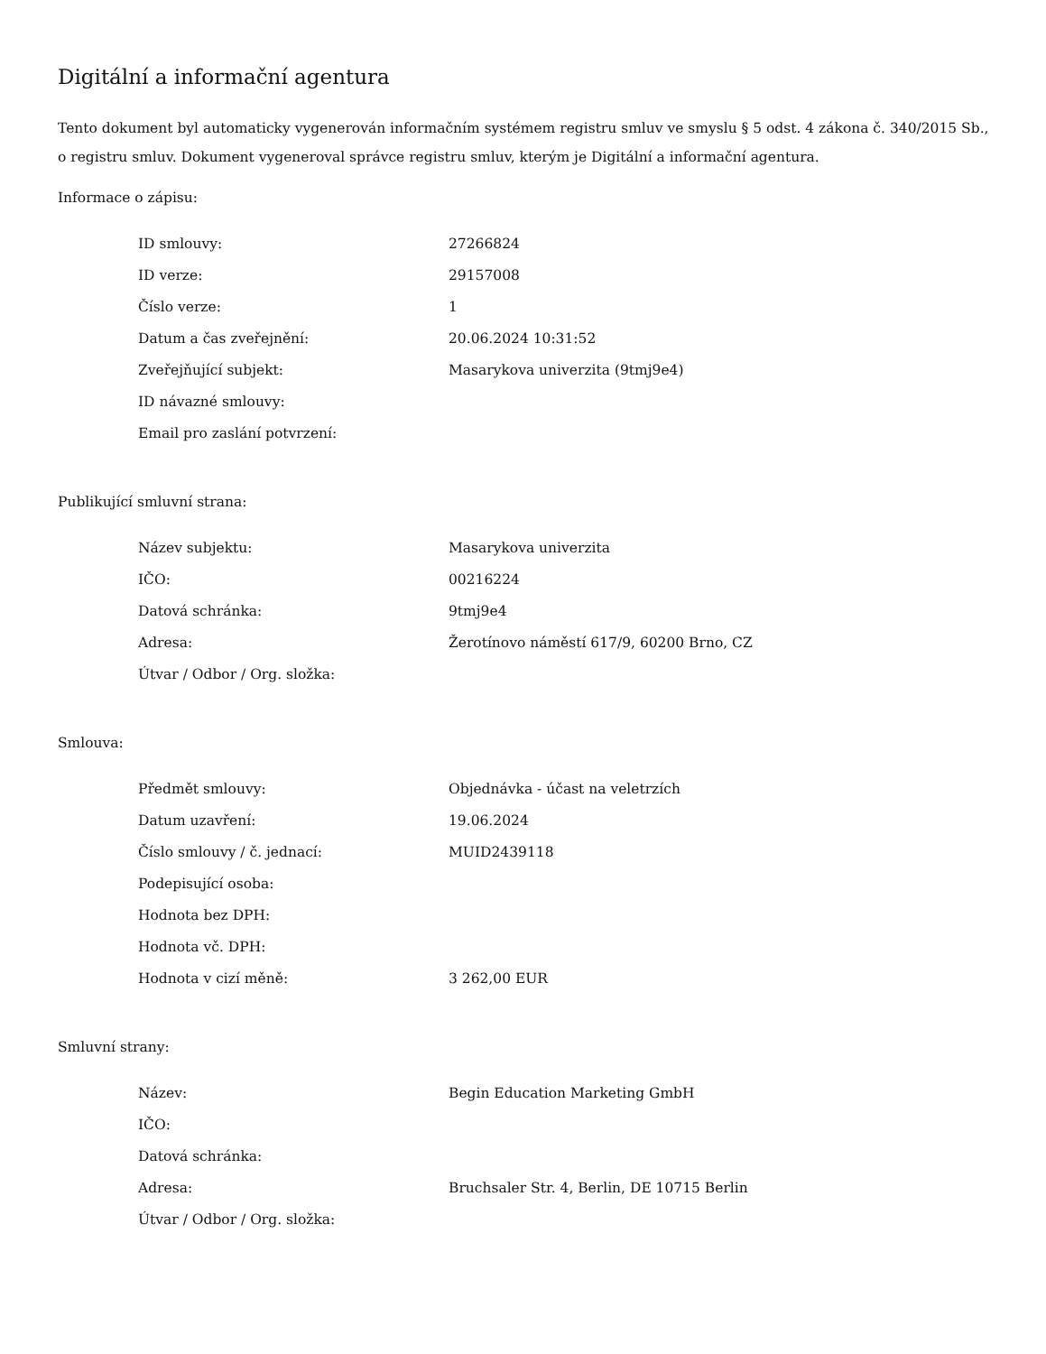Digitální a informační agentura
Tento dokument byl automaticky vygenerován informačním systémem registru smluv ve smyslu § 5 odst. 4 zákona č. 340/2015 Sb., o registru smluv. Dokument vygeneroval správce registru smluv, kterým je Digitální a informační agentura.
Informace o zápisu:
| ID smlouvy: | 27266824 |
| ID verze: | 29157008 |
| Číslo verze: | 1 |
| Datum a čas zveřejnění: | 20.06.2024 10:31:52 |
| Zveřejňující subjekt: | Masarykova univerzita (9tmj9e4) |
| ID návazné smlouvy: | |
| Email pro zaslání potvrzení: | |
Publikující smluvní strana:
| Název subjektu: | Masarykova univerzita |
| IČO: | 00216224 |
| Datová schránka: | 9tmj9e4 |
| Adresa: | Žerotínovo náměstí 617/9, 60200 Brno, CZ |
| Útvar / Odbor / Org. složka: | |
Smlouva:
| Předmět smlouvy: | Objednávka - účast na veletrzích |
| Datum uzavření: | 19.06.2024 |
| Číslo smlouvy / č. jednací: | MUID2439118 |
| Podepisující osoba: | |
| Hodnota bez DPH: | |
| Hodnota vč. DPH: | |
| Hodnota v cizí měně: | 3 262,00 EUR |
Smluvní strany:
| Název: | Begin Education Marketing GmbH |
| IČO: | |
| Datová schránka: | |
| Adresa: | Bruchsaler Str. 4, Berlin, DE 10715 Berlin |
| Útvar / Odbor / Org. složka: | |